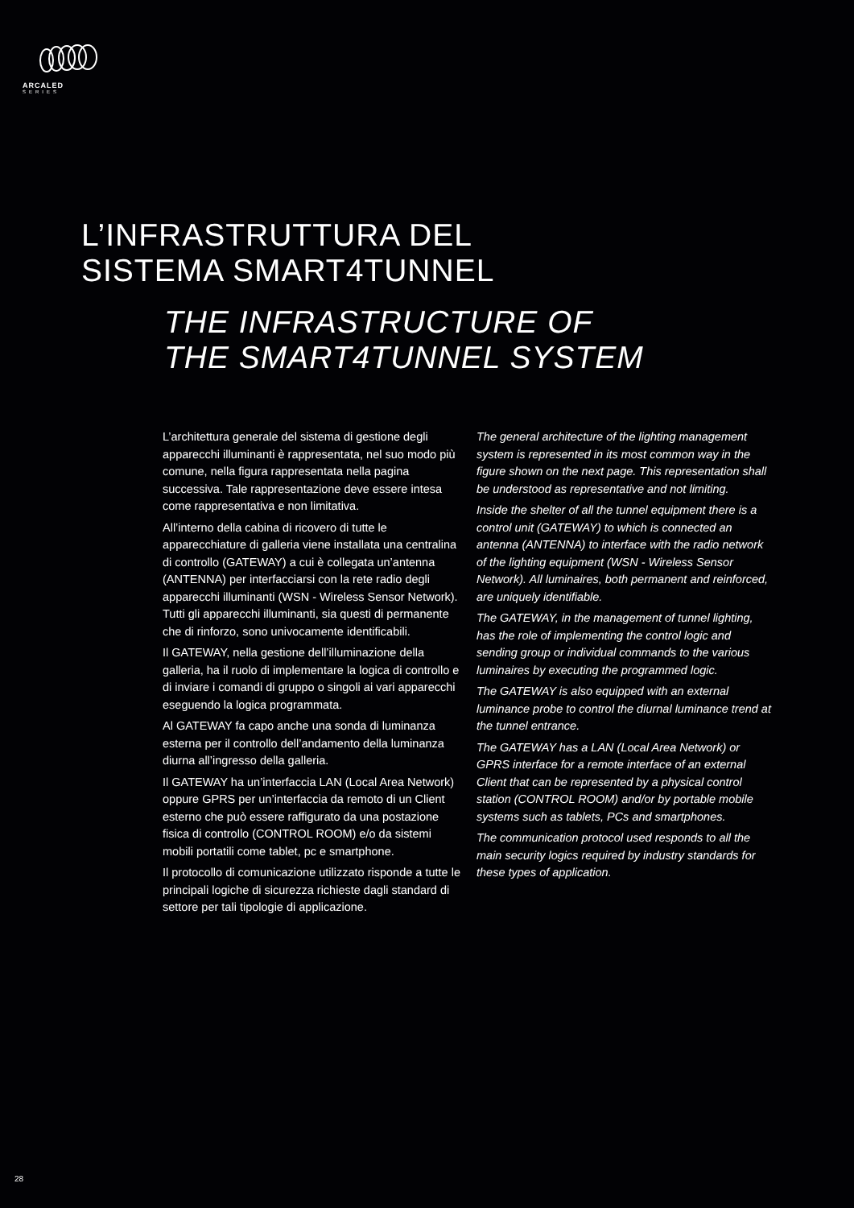ARCALED
SERIES
L’INFRASTRUTTURA DEL
SISTEMA SMART4TUNNEL
THE INFRASTRUCTURE OF
THE SMART4TUNNEL SYSTEM
L’architettura generale del sistema di gestione degli apparecchi illuminanti è rappresentata, nel suo modo più comune, nella figura rappresentata nella pagina successiva. Tale rappresentazione deve essere intesa come rappresentativa e non limitativa.
All’interno della cabina di ricovero di tutte le apparecchiature di galleria viene installata una centralina di controllo (GATEWAY) a cui è collegata un’antenna (ANTENNA) per interfacciarsi con la rete radio degli apparecchi illuminanti (WSN - Wireless Sensor Network). Tutti gli apparecchi illuminanti, sia questi di permanente che di rinforzo, sono univocamente identificabili.
Il GATEWAY, nella gestione dell’illuminazione della galleria, ha il ruolo di implementare la logica di controllo e di inviare i comandi di gruppo o singoli ai vari apparecchi eseguendo la logica programmata.
Al GATEWAY fa capo anche una sonda di luminanza esterna per il controllo dell’andamento della luminanza diurna all’ingresso della galleria.
Il GATEWAY ha un’interfaccia LAN (Local Area Network) oppure GPRS per un’interfaccia da remoto di un Client esterno che può essere raffigurato da una postazione fisica di controllo (CONTROL ROOM) e/o da sistemi mobili portatili come tablet, pc e smartphone.
Il protocollo di comunicazione utilizzato risponde a tutte le principali logiche di sicurezza richieste dagli standard di settore per tali tipologie di applicazione.
The general architecture of the lighting management system is represented in its most common way in the figure shown on the next page. This representation shall be understood as representative and not limiting.
Inside the shelter of all the tunnel equipment there is a control unit (GATEWAY) to which is connected an antenna (ANTENNA) to interface with the radio network of the lighting equipment (WSN - Wireless Sensor Network). All luminaires, both permanent and reinforced, are uniquely identifiable.
The GATEWAY, in the management of tunnel lighting, has the role of implementing the control logic and sending group or individual commands to the various luminaires by executing the programmed logic.
The GATEWAY is also equipped with an external luminance probe to control the diurnal luminance trend at the tunnel entrance.
The GATEWAY has a LAN (Local Area Network) or GPRS interface for a remote interface of an external Client that can be represented by a physical control station (CONTROL ROOM) and/or by portable mobile systems such as tablets, PCs and smartphones.
The communication protocol used responds to all the main security logics required by industry standards for these types of application.
28